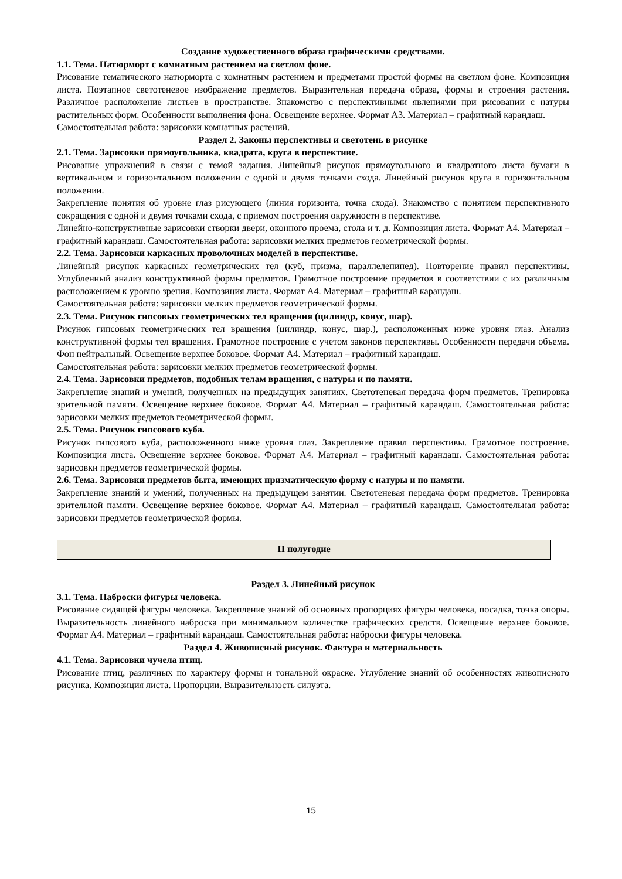Создание художественного образа графическими средствами.
1.1. Тема. Натюрморт с комнатным растением на светлом фоне.
Рисование тематического натюрморта с комнатным растением и предметами простой формы на светлом фоне. Композиция листа. Поэтапное светотеневое изображение предметов. Выразительная передача образа, формы и строения растения. Различное расположение листьев в пространстве. Знакомство с перспективными явлениями при рисовании с натуры растительных форм. Особенности выполнения фона. Освещение верхнее. Формат А3. Материал – графитный карандаш.
Самостоятельная работа: зарисовки комнатных растений.
Раздел 2. Законы перспективы и светотень в рисунке
2.1. Тема. Зарисовки прямоугольника, квадрата, круга в перспективе.
Рисование упражнений в связи с темой задания. Линейный рисунок прямоугольного и квадратного листа бумаги в вертикальном и горизонтальном положении с одной и двумя точками схода. Линейный рисунок круга в горизонтальном положении.
Закрепление понятия об уровне глаз рисующего (линия горизонта, точка схода). Знакомство с понятием перспективного сокращения с одной и двумя точками схода, с приемом построения окружности в перспективе.
Линейно-конструктивные зарисовки створки двери, оконного проема, стола и т. д. Композиция листа. Формат А4. Материал – графитный карандаш. Самостоятельная работа: зарисовки мелких предметов геометрической формы.
2.2. Тема. Зарисовки каркасных проволочных моделей в перспективе.
Линейный рисунок каркасных геометрических тел (куб, призма, параллелепипед). Повторение правил перспективы. Углубленный анализ конструктивной формы предметов. Грамотное построение предметов в соответствии с их различным расположением к уровню зрения. Композиция листа. Формат А4. Материал – графитный карандаш.
Самостоятельная работа: зарисовки мелких предметов геометрической формы.
2.3. Тема. Рисунок гипсовых геометрических тел вращения (цилиндр, конус, шар).
Рисунок гипсовых геометрических тел вращения (цилиндр, конус, шар.), расположенных ниже уровня глаз. Анализ конструктивной формы тел вращения. Грамотное построение с учетом законов перспективы. Особенности передачи объема. Фон нейтральный. Освещение верхнее боковое. Формат А4. Материал – графитный карандаш.
Самостоятельная работа: зарисовки мелких предметов геометрической формы.
2.4. Тема. Зарисовки предметов, подобных телам вращения, с натуры и по памяти.
Закрепление знаний и умений, полученных на предыдущих занятиях. Светотеневая передача форм предметов. Тренировка зрительной памяти. Освещение верхнее боковое. Формат А4. Материал – графитный карандаш. Самостоятельная работа: зарисовки мелких предметов геометрической формы.
2.5. Тема. Рисунок гипсового куба.
Рисунок гипсового куба, расположенного ниже уровня глаз. Закрепление правил перспективы. Грамотное построение. Композиция листа. Освещение верхнее боковое. Формат А4. Материал – графитный карандаш. Самостоятельная работа: зарисовки предметов геометрической формы.
2.6. Тема. Зарисовки предметов быта, имеющих призматическую форму с натуры и по памяти.
Закрепление знаний и умений, полученных на предыдущем занятии. Светотеневая передача форм предметов. Тренировка зрительной памяти. Освещение верхнее боковое. Формат А4. Материал – графитный карандаш. Самостоятельная работа: зарисовки предметов геометрической формы.
| II полугодие |
Раздел 3. Линейный рисунок
3.1. Тема. Наброски фигуры человека.
Рисование сидящей фигуры человека. Закрепление знаний об основных пропорциях фигуры человека, посадка, точка опоры. Выразительность линейного наброска при минимальном количестве графических средств. Освещение верхнее боковое. Формат А4. Материал – графитный карандаш. Самостоятельная работа: наброски фигуры человека.
Раздел 4. Живописный рисунок. Фактура и материальность
4.1. Тема. Зарисовки чучела птиц.
Рисование птиц, различных по характеру формы и тональной окраске. Углубление знаний об особенностях живописного рисунка. Композиция листа. Пропорции. Выразительность силуэта.
15